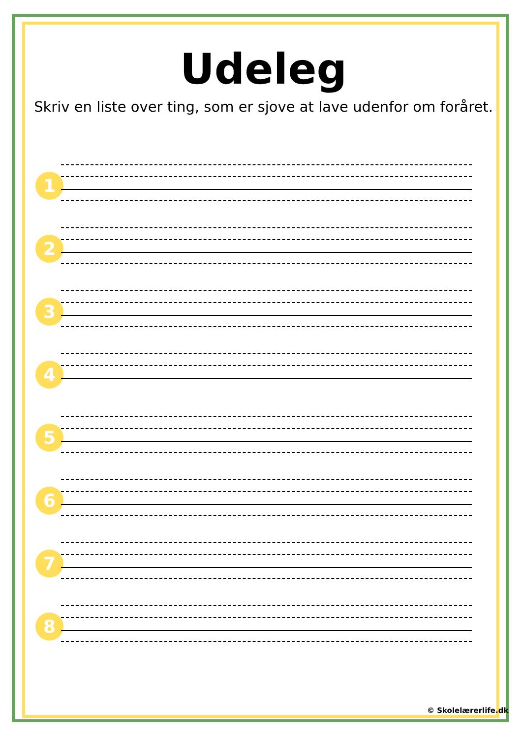Udeleg
Skriv en liste over ting, som er sjove at lave udenfor om foråret.
1
2
3
4
5
6
7
8
© Skolelærerlife.dk